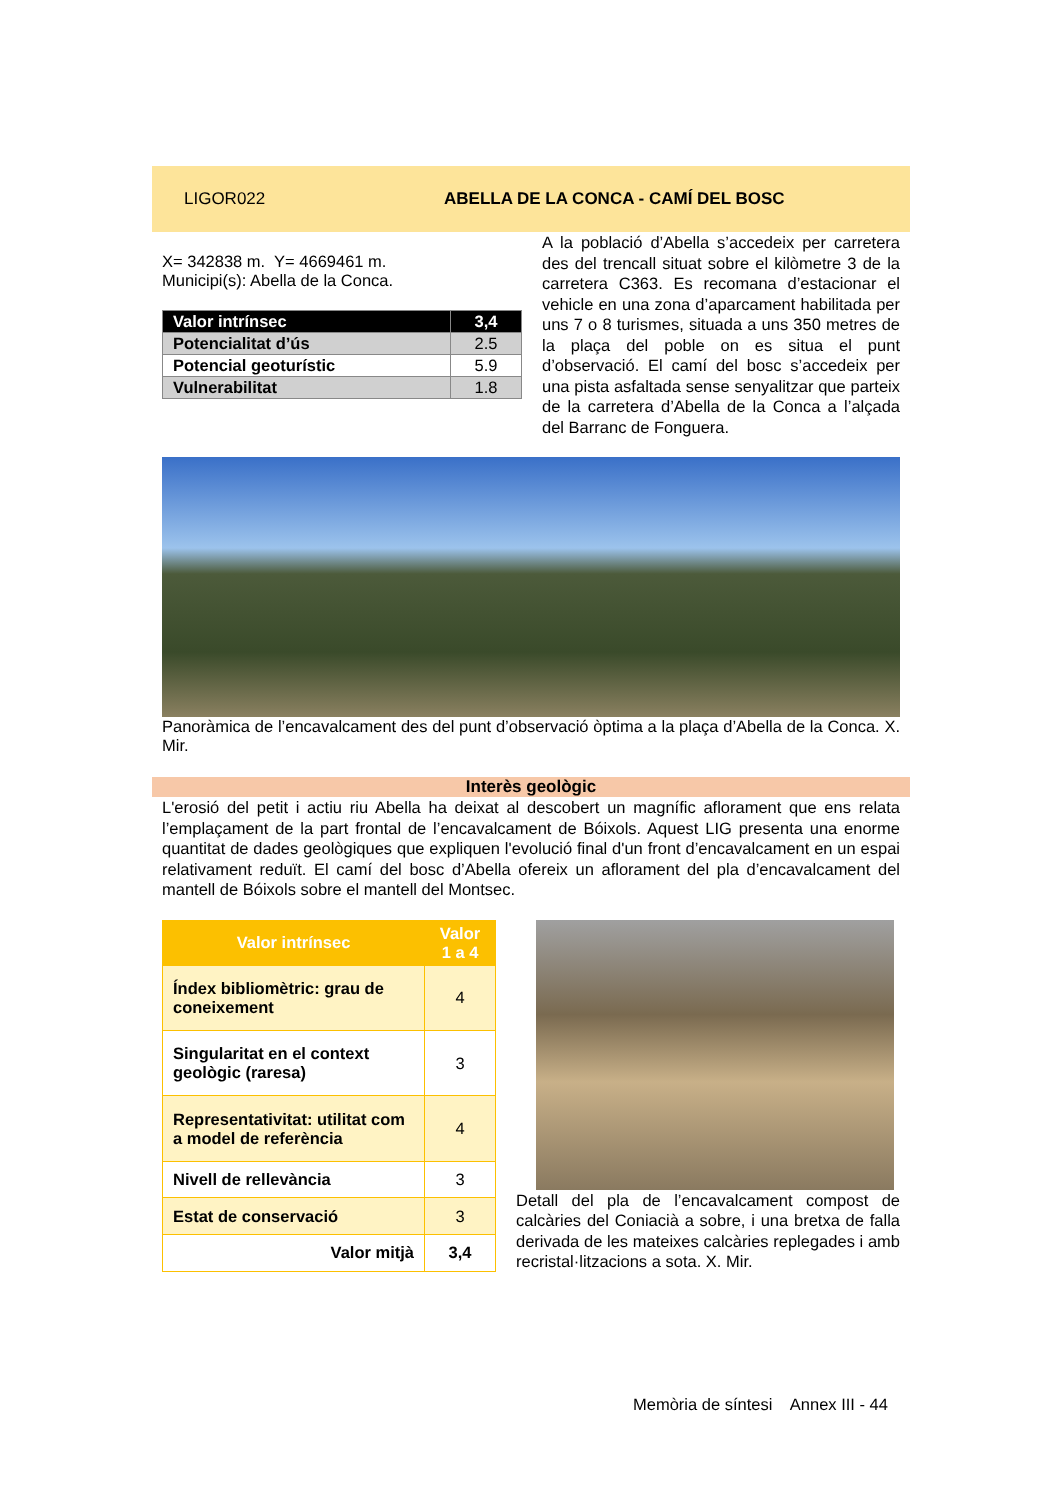LIGOR022
ABELLA DE LA CONCA - CAMÍ DEL BOSC
X= 342838 m. Y= 4669461 m.
Municipi(s): Abella de la Conca.
| Valor intrínsec | 3,4 |
| Potencialitat d’ús | 2.5 |
| Potencial geoturístic | 5.9 |
| Vulnerabilitat | 1.8 |
A la població d’Abella s’accedeix per carretera des del trencall situat sobre el kilòmetre 3 de la carretera C363. Es recomana d’estacionar el vehicle en una zona d’aparcament habilitada per uns 7 o 8 turismes, situada a uns 350 metres de la plaça del poble on es situa el punt d’observació. El camí del bosc s’accedeix per una pista asfaltada sense senyalitzar que parteix de la carretera d’Abella de la Conca a l’alçada del Barranc de Fonguera.
Panoràmica de l’encavalcament des del punt d’observació òptima a la plaça d’Abella de la Conca. X. Mir.
Interès geològic
L'erosió del petit i actiu riu Abella ha deixat al descobert un magnífic aflorament que ens relata l’emplaçament de la part frontal de l’encavalcament de Bóixols. Aquest LIG presenta una enorme quantitat de dades geològiques que expliquen l'evolució final d'un front d’encavalcament en un espai relativament reduït. El camí del bosc d’Abella ofereix un aflorament del pla d’encavalcament del mantell de Bóixols sobre el mantell del Montsec.
| Valor intrínsec | Valor 1 a 4 |
| --- | --- |
| Índex bibliomètric: grau de coneixement | 4 |
| Singularitat en el context geològic (raresa) | 3 |
| Representativitat: utilitat com a model de referència | 4 |
| Nivell de rellevància | 3 |
| Estat de conservació | 3 |
| Valor mitjà | 3,4 |
Detall del pla de l’encavalcament compost de calcàries del Coniacià a sobre, i una bretxa de falla derivada de les mateixes calcàries replegades i amb recristal·litzacions a sota. X. Mir.
Memòria de síntesi Annex III - 44